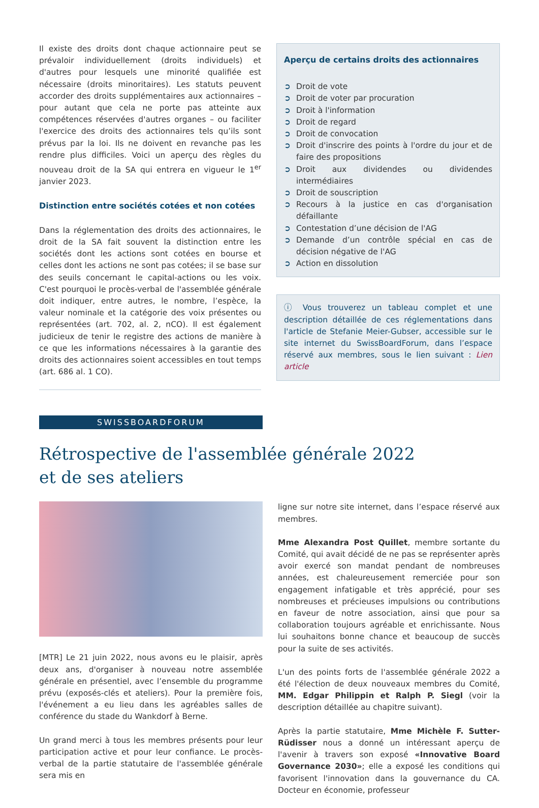Il existe des droits dont chaque actionnaire peut se prévaloir individuellement (droits individuels) et d'autres pour lesquels une minorité qualifiée est nécessaire (droits minoritaires). Les statuts peuvent accorder des droits supplémentaires aux actionnaires – pour autant que cela ne porte pas atteinte aux compétences réservées d'autres organes – ou faciliter l'exercice des droits des actionnaires tels qu’ils sont prévus par la loi. Ils ne doivent en revanche pas les rendre plus difficiles. Voici un aperçu des règles du nouveau droit de la SA qui entrera en vigueur le 1<sup>er</sup> janvier 2023.
Distinction entre sociétés cotées et non cotées
Dans la réglementation des droits des actionnaires, le droit de la SA fait souvent la distinction entre les sociétés dont les actions sont cotées en bourse et celles dont les actions ne sont pas cotées; il se base sur des seuils concernant le capital-actions ou les voix. C'est pourquoi le procès-verbal de l'assemblée générale doit indiquer, entre autres, le nombre, l’espèce, la valeur nominale et la catégorie des voix présentes ou représentées (art. 702, al. 2, nCO). Il est également judicieux de tenir le registre des actions de manière à ce que les informations nécessaires à la garantie des droits des actionnaires soient accessibles en tout temps (art. 686 al. 1 CO).
Aperçu de certains droits des actionnaires
➲ Droit de vote
➲ Droit de voter par procuration
➲ Droit à l'information
➲ Droit de regard
➲ Droit de convocation
➲ Droit d'inscrire des points à l'ordre du jour et de faire des propositions
➲ Droit aux dividendes ou dividendes intermédiaires
➲ Droit de souscription
➲ Recours à la justice en cas d'organisation défaillante
➲ Contestation d’une décision de l'AG
➲ Demande d’un contrôle spécial en cas de décision négative de l'AG
➲ Action en dissolution
ⓘ Vous trouverez un tableau complet et une description détaillée de ces réglementations dans l'article de Stefanie Meier-Gubser, accessible sur le site internet du SwissBoardForum, dans l’espace réservé aux membres, sous le lien suivant : Lien article
SWISSBOARDFORUM
Rétrospective de l'assemblée générale 2022
et de ses ateliers
[MTR] Le 21 juin 2022, nous avons eu le plaisir, après deux ans, d'organiser à nouveau notre assemblée générale en présentiel, avec l’ensemble du programme prévu (exposés-clés et ateliers). Pour la première fois, l'événement a eu lieu dans les agréables salles de conférence du stade du Wankdorf à Berne.
Un grand merci à tous les membres présents pour leur participation active et pour leur confiance. Le procès-verbal de la partie statutaire de l'assemblée générale sera mis en
ligne sur notre site internet, dans l’espace réservé aux membres.
Mme Alexandra Post Quillet, membre sortante du Comité, qui avait décidé de ne pas se représenter après avoir exercé son mandat pendant de nombreuses années, est chaleureusement remerciée pour son engagement infatigable et très apprécié, pour ses nombreuses et précieuses impulsions ou contributions en faveur de notre association, ainsi que pour sa collaboration toujours agréable et enrichissante. Nous lui souhaitons bonne chance et beaucoup de succès pour la suite de ses activités.
L'un des points forts de l'assemblée générale 2022 a été l'élection de deux nouveaux membres du Comité, MM. Edgar Philippin et Ralph P. Siegl (voir la description détaillée au chapitre suivant).
Après la partie statutaire, Mme Michèle F. Sutter-Rüdisser nous a donné un intéressant aperçu de l'avenir à travers son exposé «Innovative Board Governance 2030»; elle a exposé les conditions qui favorisent l'innovation dans la gouvernance du CA. Docteur en économie, professeur